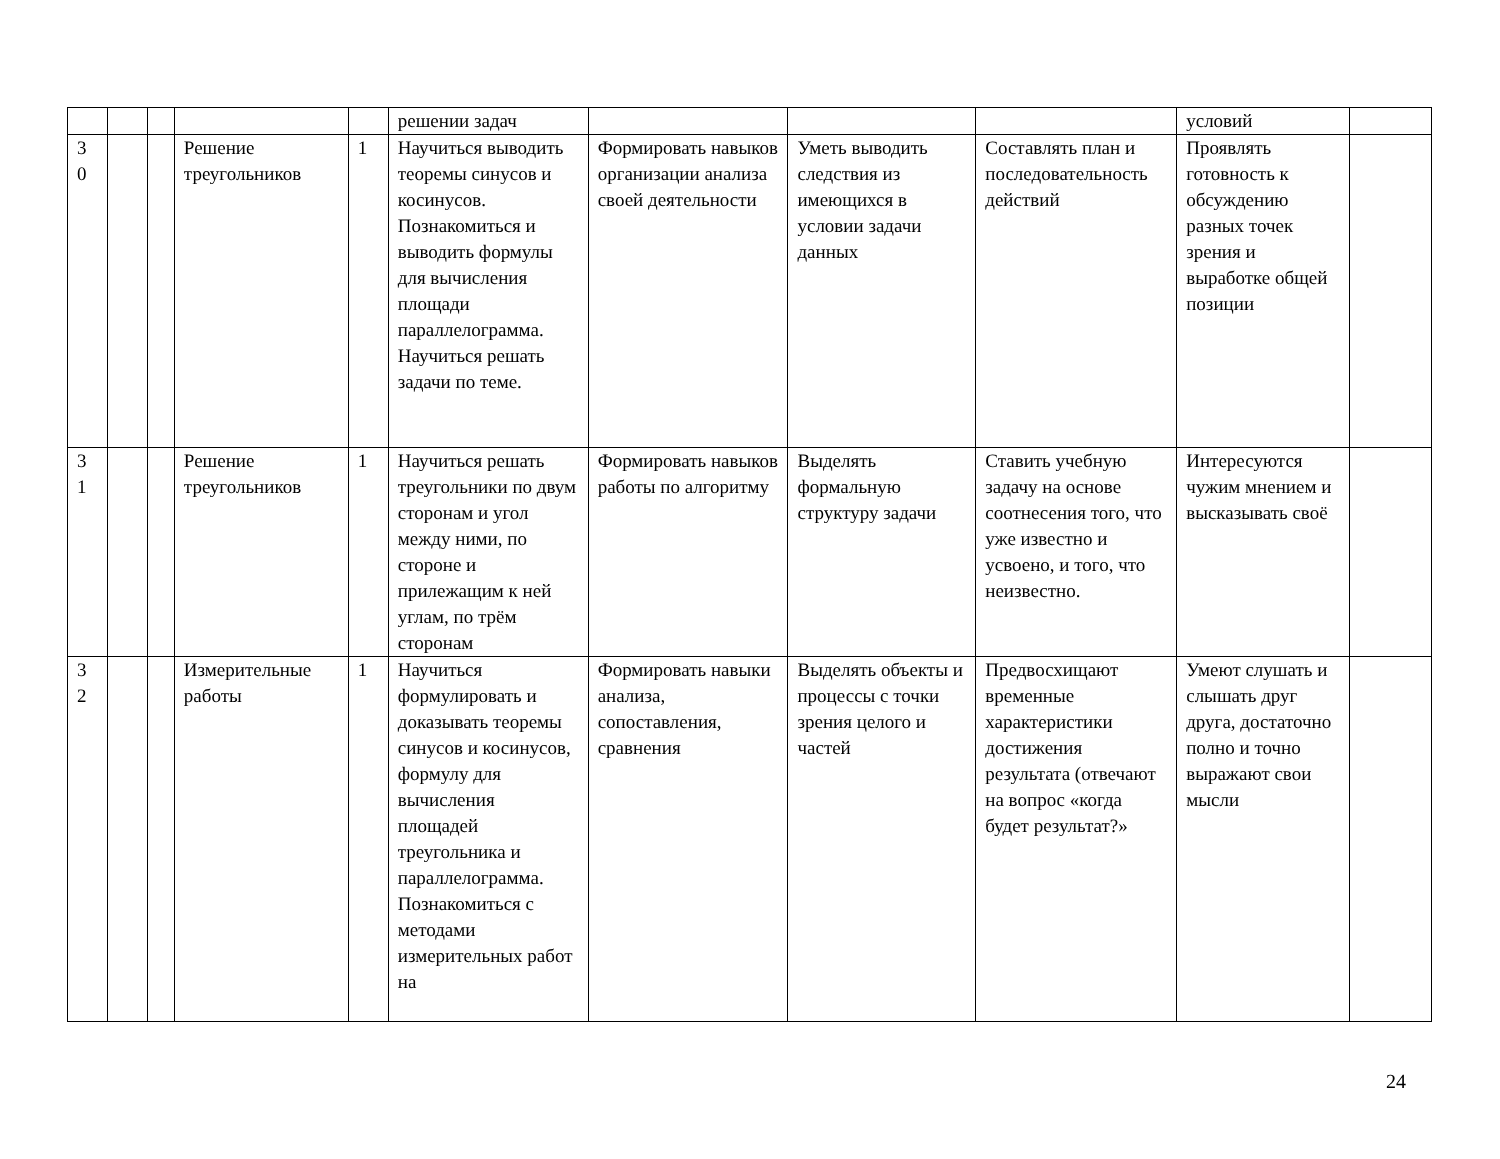| | | | | | решении задач | | | | условий | |
| 3 0 | | | Решение треугольников | 1 | Научиться выводить теоремы синусов и косинусов. Познакомиться и выводить формулы для вычисления площади параллелограмма. Научиться решать задачи по теме. | Формировать навыков организации анализа своей деятельности | Уметь выводить следствия из имеющихся в условии задачи данных | Составлять план и последовательность действий | Проявлять готовность к обсуждению разных точек зрения и выработке общей позиции | |
| 3 1 | | | Решение треугольников | 1 | Научиться решать треугольники по двум сторонам и угол между ними, по стороне и прилежащим к ней углам, по трём сторонам | Формировать навыков работы по алгоритму | Выделять формальную структуру задачи | Ставить учебную задачу на основе соотнесения того, что уже известно и усвоено, и того, что неизвестно. | Интересуются чужим мнением и высказывать своё | |
| 3 2 | | | Измерительные работы | 1 | Научиться формулировать и доказывать теоремы синусов и косинусов, формулу для вычисления площадей треугольника и параллелограмма. Познакомиться с методами измерительных работ на | Формировать навыки анализа, сопоставления, сравнения | Выделять объекты и процессы с точки зрения целого и частей | Предвосхищают временные характеристики достижения результата (отвечают на вопрос «когда будет результат?» | Умеют слушать и слышать друг друга, достаточно полно и точно выражают свои мысли | |
24